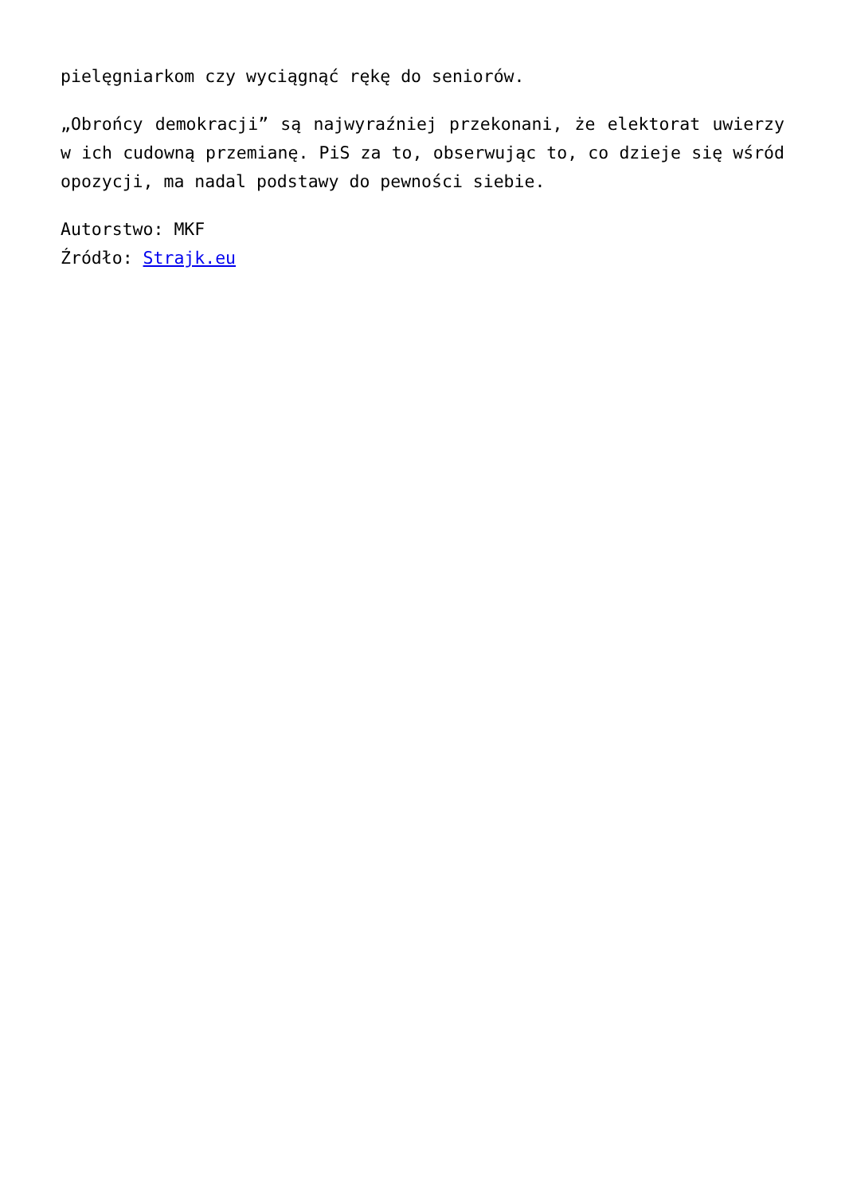pielęgniarkom czy wyciągnąć rękę do seniorów.
„Obrońcy demokracji” są najwyraźniej przekonani, że elektorat uwierzy w ich cudowną przemianę. PiS za to, obserwując to, co dzieje się wśród opozycji, ma nadal podstawy do pewności siebie.
Autorstwo: MKF
Źródło: Strajk.eu